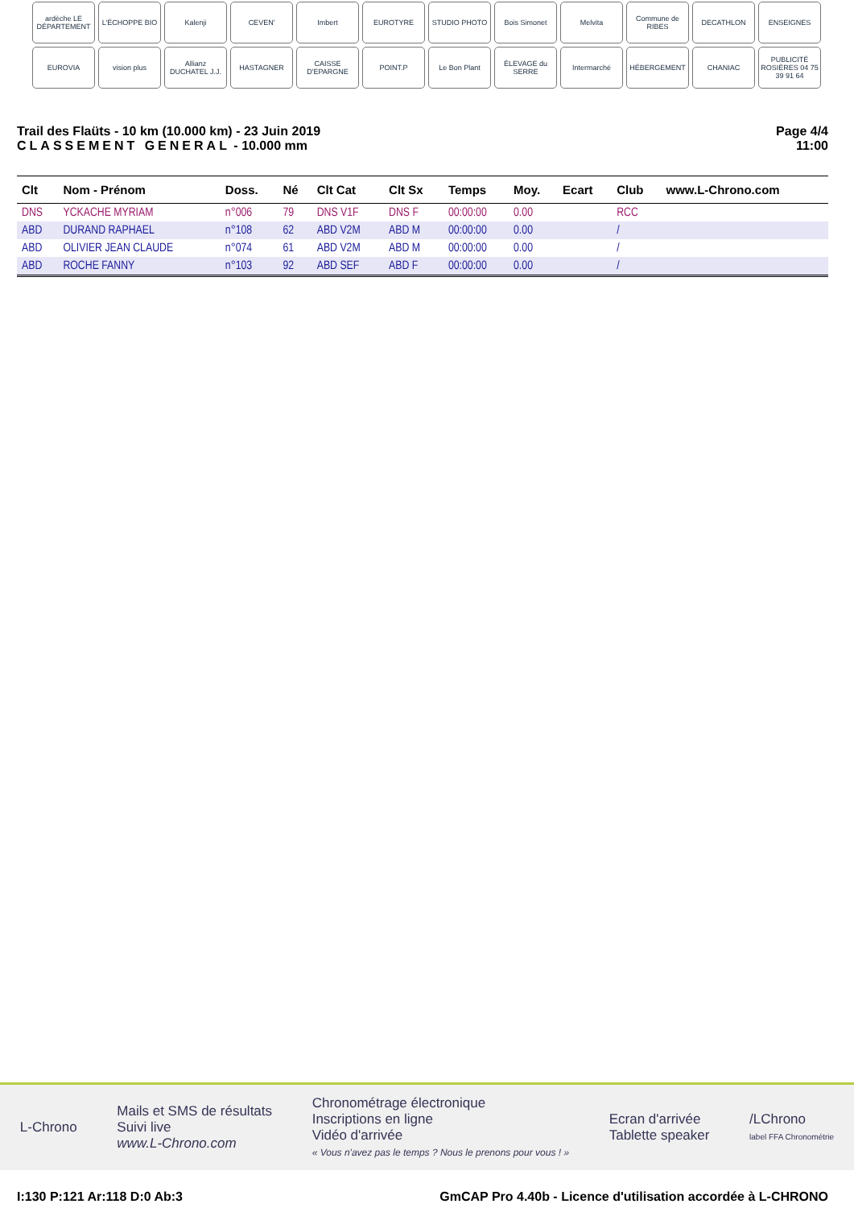ardèche LE DÉPARTEMENT
L'ÉCHOPPE BIO
Kalenji
CEVEN'
Imbert
EUROTYRE
STUDIO PHOTO
Bois Simonet
Melvita
Commune de RIBES
DECATHLON
ENSEIGNES
EUROVIA
vision plus
Allianz DUCHATEL J.J.
HASTAGNER
CAISSE D'EPARGNE
POINT.P
Le Bon Plant
ÉLEVAGE du SERRE
Intermarché
HÉBERGEMENT
CHANIAC
PUBLICITÉ ROSIÈRES 04 75 39 91 64
Trail des Flaüts - 10 km (10.000 km) - 23 Juin 2019
CLASSEMENT GENERAL - 10.000 mm
Page 4/4
11:00
| Clt | Nom - Prénom | Doss. | Né | Clt Cat | Clt Sx | Temps | Moy. | Ecart | Club | www.L-Chrono.com |
| --- | --- | --- | --- | --- | --- | --- | --- | --- | --- | --- |
| DNS | YCKACHE MYRIAM | n°006 | 79 | DNS V1F | DNS F | 00:00:00 | 0.00 | | RCC | |
| ABD | DURAND RAPHAEL | n°108 | 62 | ABD V2M | ABD M | 00:00:00 | 0.00 | | / | |
| ABD | OLIVIER JEAN CLAUDE | n°074 | 61 | ABD V2M | ABD M | 00:00:00 | 0.00 | | / | |
| ABD | ROCHE FANNY | n°103 | 92 | ABD SEF | ABD F | 00:00:00 | 0.00 | | / | |
L-Chrono
Mails et SMS de résultats
Suivi live
www.L-Chrono.com
Chronométrage électronique
Inscriptions en ligne
Vidéo d'arrivée
« Vous n'avez pas le temps ? Nous le prenons pour vous ! »
Ecran d'arrivée
Tablette speaker
/LChrono
label FFA Chronométrie
I:130 P:121 Ar:118 D:0 Ab:3 GmCAP Pro 4.40b - Licence d'utilisation accordée à L-CHRONO